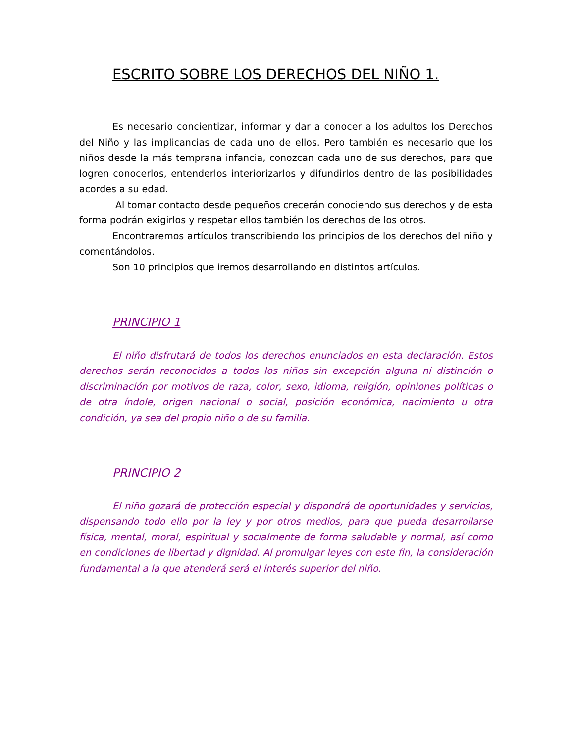ESCRITO SOBRE LOS DERECHOS DEL NIÑO 1.
Es necesario concientizar, informar y dar a conocer a los adultos los Derechos del Niño y las implicancias de cada uno de ellos. Pero también es necesario que los niños desde la más temprana infancia, conozcan cada uno de sus derechos, para que logren conocerlos, entenderlos interiorizarlos y difundirlos dentro de las posibilidades acordes a su edad.
Al tomar contacto desde pequeños crecerán conociendo sus derechos y de esta forma podrán exigirlos y respetar ellos también los derechos de los otros.
Encontraremos artículos transcribiendo los principios de los derechos del niño y comentándolos.
Son 10 principios que iremos desarrollando en distintos artículos.
PRINCIPIO 1
El niño disfrutará de todos los derechos enunciados en esta declaración. Estos derechos serán reconocidos a todos los niños sin excepción alguna ni distinción o discriminación por motivos de raza, color, sexo, idioma, religión, opiniones políticas o de otra índole, origen nacional o social, posición económica, nacimiento u otra condición, ya sea del propio niño o de su familia.
PRINCIPIO 2
El niño gozará de protección especial y dispondrá de oportunidades y servicios, dispensando todo ello por la ley y por otros medios, para que pueda desarrollarse física, mental, moral, espiritual y socialmente de forma saludable y normal, así como en condiciones de libertad y dignidad. Al promulgar leyes con este fin, la consideración fundamental a la que atenderá será el interés superior del niño.